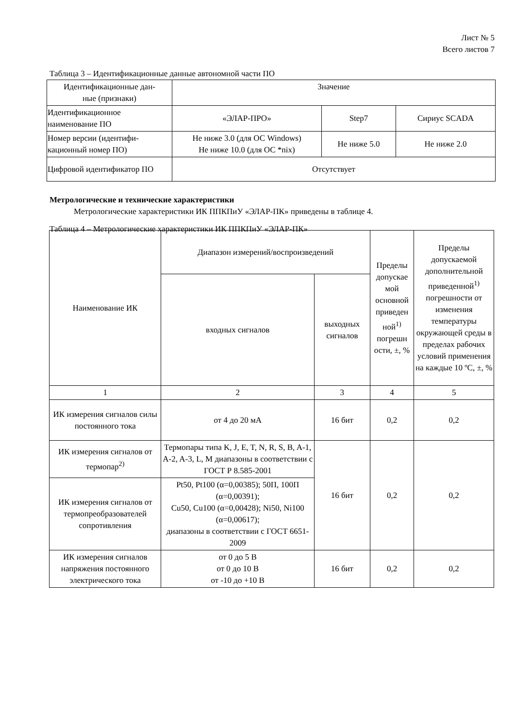Лист № 5
Всего листов 7
Таблица 3 – Идентификационные данные автономной части ПО
| Идентификационные дан- ные (признаки) | Значение | | |
| --- | --- | --- | --- |
| Идентификационное наименование ПО | «ЭЛАР-ПРО» | Step7 | Сириус SCADA |
| Номер версии (идентифи-кационный номер ПО) | Не ниже 3.0 (для ОС Windows) Не ниже 10.0 (для ОС *nix) | Не ниже 5.0 | Не ниже 2.0 |
| Цифровой идентификатор ПО | Отсутствует | | |
Метрологические и технические характеристики
Метрологические характеристики ИК ППКПиУ «ЭЛАР-ПК» приведены в таблице 4.
Таблица 4 – Метрологические характеристики ИК ППКПиУ «ЭЛАР-ПК»
| Наименование ИК | Диапазон измерений/воспроизведений | | Пределы допускае мой основной приведен ной<sup>1)</sup> погрешн ости, ±, % | Пределы допускаемой дополнительной приведенной<sup>1)</sup> погрешности от изменения температуры окружающей среды в пределах рабочих условий применения на каждые 10 ºС, ±, % |
| --- | --- | --- | --- | --- |
| | входных сигналов | выходных сигналов | | |
| 1 | 2 | 3 | 4 | 5 |
| ИК измерения сигналов силы постоянного тока | от 4 до 20 мА | 16 бит | 0,2 | 0,2 |
| ИК измерения сигналов от термопар<sup>2)</sup> | Термопары типа K, J, E, T, N, R, S, B, A-1, A-2, A-3, L, M диапазоны в соответствии с ГОСТ Р 8.585-2001 | 16 бит | 0,2 | 0,2 |
| ИК измерения сигналов от термопреобразователей сопротивления | Pt50, Pt100 (α=0,00385); 50П, 100П (α=0,00391); Cu50, Cu100 (α=0,00428); Ni50, Ni100 (α=0,00617); диапазоны в соответствии с ГОСТ 6651-2009 | | | |
| ИК измерения сигналов напряжения постоянного электрического тока | от 0 до 5 В от 0 до 10 В от -10 до +10 В | 16 бит | 0,2 | 0,2 |